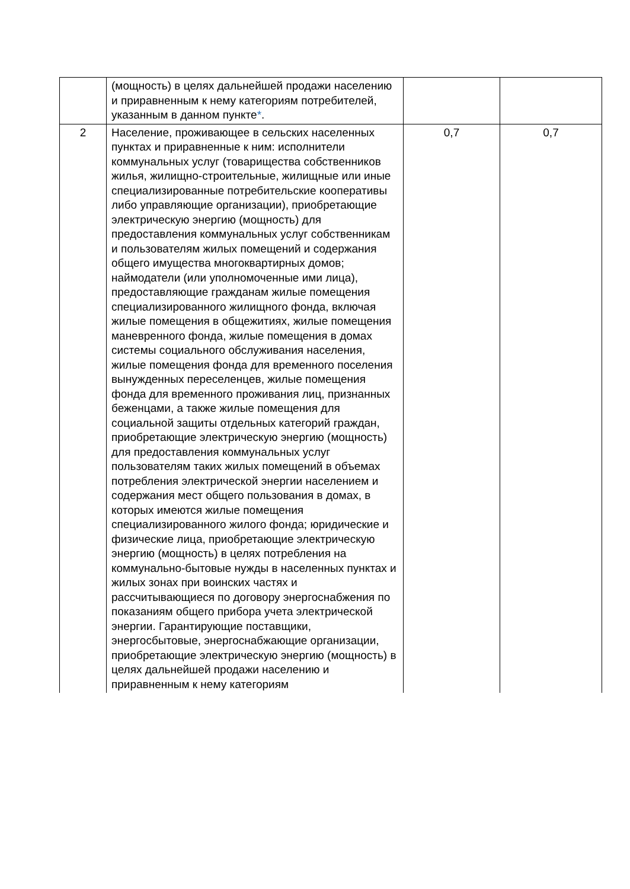| | (мощность) в целях дальнейшей продажи населению и приравненным к нему категориям потребителей, указанным в данном пункте * . | | |
| 2 | Население, проживающее в сельских населенных пунктах и приравненные к ним: исполнители коммунальных услуг (товарищества собственников жилья, жилищно-строительные, жилищные или иные специализированные потребительские кооперативы либо управляющие организации), приобретающие электрическую энергию (мощность) для предоставления коммунальных услуг собственникам и пользователям жилых помещений и содержания общего имущества многоквартирных домов; наймодатели (или уполномоченные ими лица), предоставляющие гражданам жилые помещения специализированного жилищного фонда, включая жилые помещения в общежитиях, жилые помещения маневренного фонда, жилые помещения в домах системы социального обслуживания населения, жилые помещения фонда для временного поселения вынужденных переселенцев, жилые помещения фонда для временного проживания лиц, признанных беженцами, а также жилые помещения для социальной защиты отдельных категорий граждан, приобретающие электрическую энергию (мощность) для предоставления коммунальных услуг пользователям таких жилых помещений в объемах потребления электрической энергии населением и содержания мест общего пользования в домах, в которых имеются жилые помещения специализированного жилого фонда; юридические и физические лица, приобретающие электрическую энергию (мощность) в целях потребления на коммунально-бытовые нужды в населенных пунктах и жилых зонах при воинских частях и рассчитывающиеся по договору энергоснабжения по показаниям общего прибора учета электрической энергии. Гарантирующие поставщики, энергосбытовые, энергоснабжающие организации, приобретающие электрическую энергию (мощность) в целях дальнейшей продажи населению и приравненным к нему категориям | 0,7 | 0,7 |